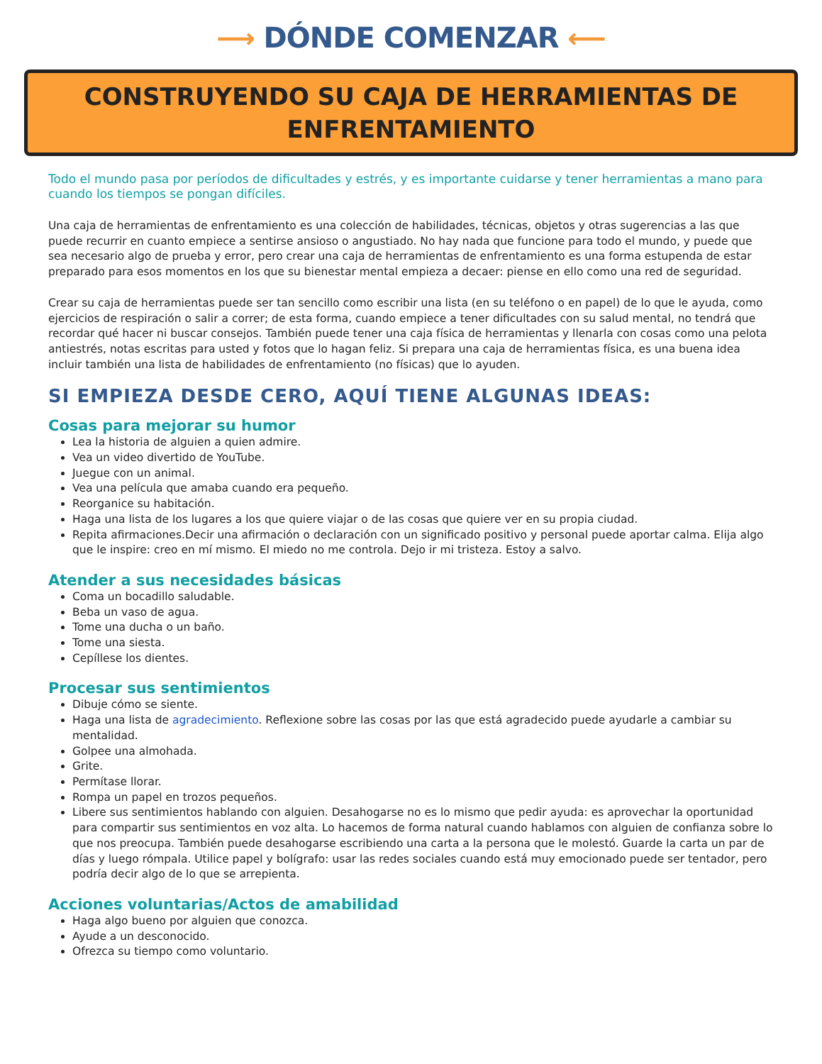⟶ DÓNDE COMENZAR ⟵
CONSTRUYENDO SU CAJA DE HERRAMIENTAS DE ENFRENTAMIENTO
Todo el mundo pasa por períodos de dificultades y estrés, y es importante cuidarse y tener herramientas a mano para cuando los tiempos se pongan difíciles.
Una caja de herramientas de enfrentamiento es una colección de habilidades, técnicas, objetos y otras sugerencias a las que puede recurrir en cuanto empiece a sentirse ansioso o angustiado. No hay nada que funcione para todo el mundo, y puede que sea necesario algo de prueba y error, pero crear una caja de herramientas de enfrentamiento es una forma estupenda de estar preparado para esos momentos en los que su bienestar mental empieza a decaer: piense en ello como una red de seguridad.
Crear su caja de herramientas puede ser tan sencillo como escribir una lista (en su teléfono o en papel) de lo que le ayuda, como ejercicios de respiración o salir a correr; de esta forma, cuando empiece a tener dificultades con su salud mental, no tendrá que recordar qué hacer ni buscar consejos. También puede tener una caja física de herramientas y llenarla con cosas como una pelota antiestrés, notas escritas para usted y fotos que lo hagan feliz. Si prepara una caja de herramientas física, es una buena idea incluir también una lista de habilidades de enfrentamiento (no físicas) que lo ayuden.
SI EMPIEZA DESDE CERO, AQUÍ TIENE ALGUNAS IDEAS:
Cosas para mejorar su humor
Lea la historia de alguien a quien admire.
Vea un video divertido de YouTube.
Juegue con un animal.
Vea una película que amaba cuando era pequeño.
Reorganice su habitación.
Haga una lista de los lugares a los que quiere viajar o de las cosas que quiere ver en su propia ciudad.
Repita afirmaciones.Decir una afirmación o declaración con un significado positivo y personal puede aportar calma. Elija algo que le inspire: creo en mí mismo. El miedo no me controla. Dejo ir mi tristeza. Estoy a salvo.
Atender a sus necesidades básicas
Coma un bocadillo saludable.
Beba un vaso de agua.
Tome una ducha o un baño.
Tome una siesta.
Cepíllese los dientes.
Procesar sus sentimientos
Dibuje cómo se siente.
Haga una lista de agradecimiento. Reflexione sobre las cosas por las que está agradecido puede ayudarle a cambiar su mentalidad.
Golpee una almohada.
Grite.
Permítase llorar.
Rompa un papel en trozos pequeños.
Libere sus sentimientos hablando con alguien. Desahogarse no es lo mismo que pedir ayuda: es aprovechar la oportunidad para compartir sus sentimientos en voz alta. Lo hacemos de forma natural cuando hablamos con alguien de confianza sobre lo que nos preocupa. También puede desahogarse escribiendo una carta a la persona que le molestó. Guarde la carta un par de días y luego rómpala. Utilice papel y bolígrafo: usar las redes sociales cuando está muy emocionado puede ser tentador, pero podría decir algo de lo que se arrepienta.
Acciones voluntarias/Actos de amabilidad
Haga algo bueno por alguien que conozca.
Ayude a un desconocido.
Ofrezca su tiempo como voluntario.